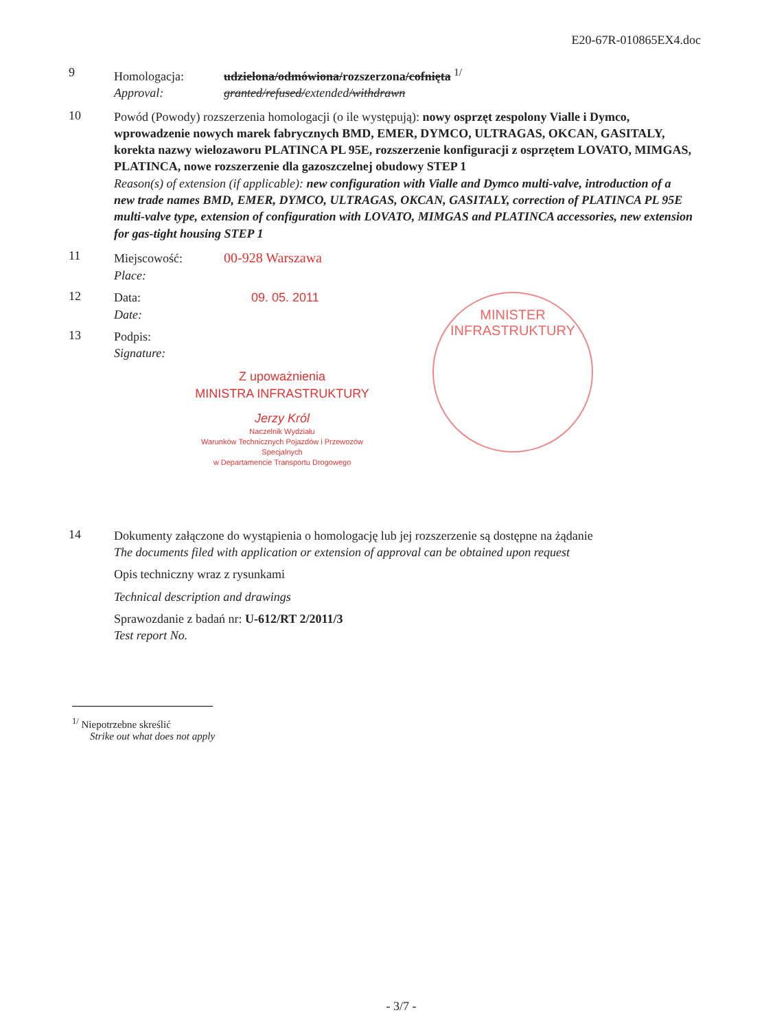E20-67R-010865EX4.doc
9
Homologacja: udzielona/odmówiona/rozszerzona/cofnięta <sup>1/</sup>
Approval: granted/refused/extended/withdrawn
10
Powód (Powody) rozszerzenia homologacji (o ile występują): nowy osprzęt zespolony Vialle i Dymco, wprowadzenie nowych marek fabrycznych BMD, EMER, DYMCO, ULTRAGAS, OKCAN, GASITALY, korekta nazwy wielozaworu PLATINCA PL 95E, rozszerzenie konfiguracji z osprzętem LOVATO, MIMGAS, PLATINCA, nowe rozszerzenie dla gazoszczelnej obudowy STEP 1
Reason(s) of extension (if applicable): new configuration with Vialle and Dymco multi-valve, introduction of a new trade names BMD, EMER, DYMCO, ULTRAGAS, OKCAN, GASITALY, correction of PLATINCA PL 95E multi-valve type, extension of configuration with LOVATO, MIMGAS and PLATINCA accessories, new extension for gas-tight housing STEP 1
11
Miejscowość: 00-928 Warszawa
Place:
12
Data: 09. 05. 2011
Date:
13
Podpis:
Signature:
Z upoważnienia
MINISTRA INFRASTRUKTURY
Jerzy Król
Naczelnik Wydziału
Warunków Technicznych Pojazdów i Przewozów Specjalnych
w Departamencie Transportu Drogowego
MINISTER INFRASTRUKTURY
14
Dokumenty załączone do wystąpienia o homologację lub jej rozszerzenie są dostępne na żądanie
The documents filed with application or extension of approval can be obtained upon request
Opis techniczny wraz z rysunkami
Technical description and drawings
Sprawozdanie z badań nr: U-612/RT 2/2011/3
Test report No.
<sup>1/</sup> Niepotrzebne skreślić
Strike out what does not apply
- 3/7 -